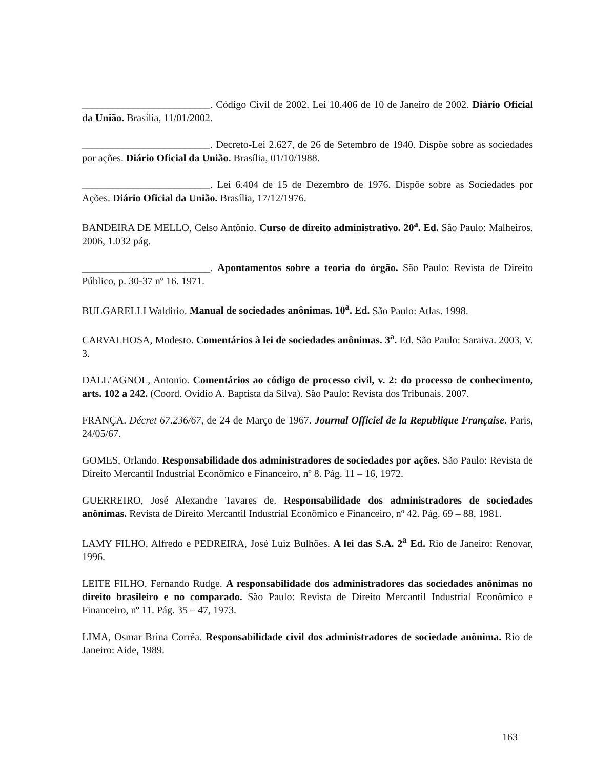_________________________. Código Civil de 2002. Lei 10.406 de 10 de Janeiro de 2002. Diário Oficial da União. Brasília, 11/01/2002.
_________________________. Decreto-Lei 2.627, de 26 de Setembro de 1940. Dispõe sobre as sociedades por ações. Diário Oficial da União. Brasília, 01/10/1988.
_________________________. Lei 6.404 de 15 de Dezembro de 1976. Dispõe sobre as Sociedades por Ações. Diário Oficial da União. Brasília, 17/12/1976.
BANDEIRA DE MELLO, Celso Antônio. Curso de direito administrativo. 20<sup>a</sup>. Ed. São Paulo: Malheiros. 2006, 1.032 pág.
_________________________. Apontamentos sobre a teoria do órgão. São Paulo: Revista de Direito Público, p. 30-37 nº 16. 1971.
BULGARELLI Waldirio. Manual de sociedades anônimas. 10<sup>a</sup>. Ed. São Paulo: Atlas. 1998.
CARVALHOSA, Modesto. Comentários à lei de sociedades anônimas. 3<sup>a</sup>. Ed. São Paulo: Saraiva. 2003, V. 3.
DALL’AGNOL, Antonio. Comentários ao código de processo civil, v. 2: do processo de conhecimento, arts. 102 a 242. (Coord. Ovídio A. Baptista da Silva). São Paulo: Revista dos Tribunais. 2007.
FRANÇA. Décret 67.236/67, de 24 de Março de 1967. Journal Officiel de la Republique Française. Paris, 24/05/67.
GOMES, Orlando. Responsabilidade dos administradores de sociedades por ações. São Paulo: Revista de Direito Mercantil Industrial Econômico e Financeiro, nº 8. Pág. 11 – 16, 1972.
GUERREIRO, José Alexandre Tavares de. Responsabilidade dos administradores de sociedades anônimas. Revista de Direito Mercantil Industrial Econômico e Financeiro, nº 42. Pág. 69 – 88, 1981.
LAMY FILHO, Alfredo e PEDREIRA, José Luiz Bulhões. A lei das S.A. 2<sup>a</sup> Ed. Rio de Janeiro: Renovar, 1996.
LEITE FILHO, Fernando Rudge. A responsabilidade dos administradores das sociedades anônimas no direito brasileiro e no comparado. São Paulo: Revista de Direito Mercantil Industrial Econômico e Financeiro, nº 11. Pág. 35 – 47, 1973.
LIMA, Osmar Brina Corrêa. Responsabilidade civil dos administradores de sociedade anônima. Rio de Janeiro: Aide, 1989.
163